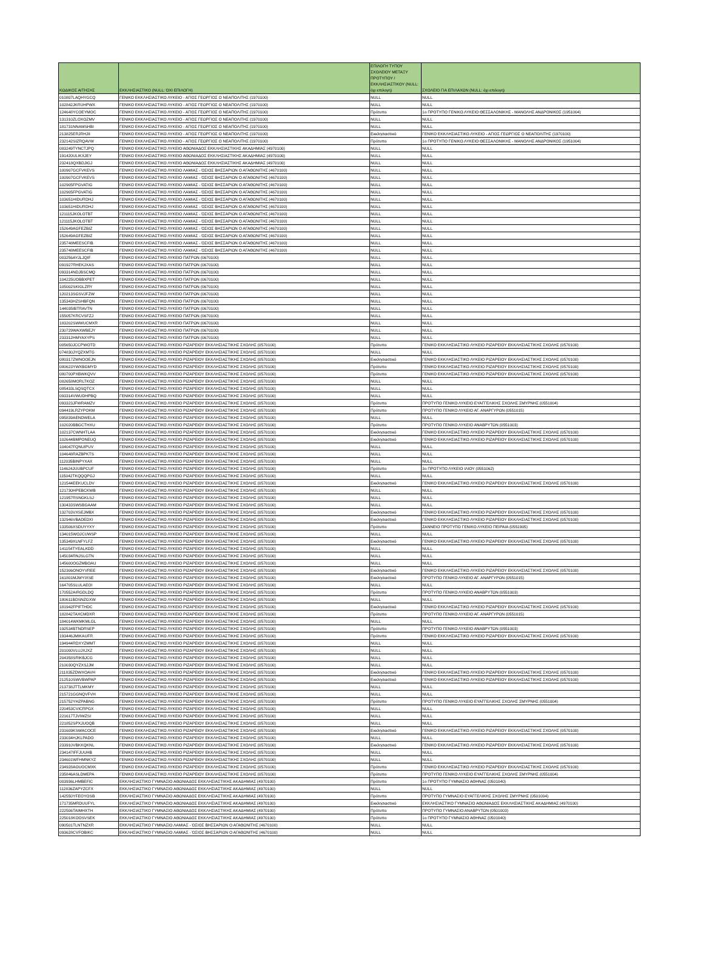| ΚΩΔΙΚΟΣ ΑΙΤΗΣΗΣ | ΕΚΚΛΗΣΙΑΣΤΙΚΟ (NULL: ΌΧΙ ΕΠΙΛΟΓΗ) | ΕΠΙΛΟΓΗ ΤΥΠΟΥ ΣΧΟΛΕΙΟΥ ΜΕΤΑΞΥ ΠΡΟΤΥΠΟΥ / ΕΚΚΛΗΣΙΑΣΤΙΚΟΥ (NULL: όχι επιλογη) | ΣΧΟΛΕΙΟ ΓΙΑ ΕΠΙΛΑΧΩΝ (NULL: όχι επιλογη) |
| --- | --- | --- | --- |
| 010807LAQHYGCQ | ΓΕΝΙΚΟ ΕΚΚΛΗΣΙΑΣΤΙΚΟ ΛΥΚΕΙΟ - ΑΓΙΟΣ ΓΕΩΡΓΙΟΣ Ο ΝΕΑΠΟΛΙΤΗΣ (1970100) | NULL | NULL |
| 102842JKRUHPWX | ΓΕΝΙΚΟ ΕΚΚΛΗΣΙΑΣΤΙΚΟ ΛΥΚΕΙΟ - ΑΓΙΟΣ ΓΕΩΡΓΙΟΣ Ο ΝΕΑΠΟΛΙΤΗΣ (1970100) | NULL | NULL |
| 124648YCOEYMOC | ΓΕΝΙΚΟ ΕΚΚΛΗΣΙΑΣΤΙΚΟ ΛΥΚΕΙΟ - ΑΓΙΟΣ ΓΕΩΡΓΙΟΣ Ο ΝΕΑΠΟΛΙΤΗΣ (1970100) | Πρότυπο | 1ο ΠΡΟΤΥΠΟ ΓΕΝΙΚΟ ΛΥΚΕΙΟ ΘΕΣΣΑΛΟΝΙΚΗΣ - ΜΑΝΟΛΗΣ ΑΝΔΡΟΝΙΚΟΣ (1951004) |
| 131310ZLOXOZMV | ΓΕΝΙΚΟ ΕΚΚΛΗΣΙΑΣΤΙΚΟ ΛΥΚΕΙΟ - ΑΓΙΟΣ ΓΕΩΡΓΙΟΣ Ο ΝΕΑΠΟΛΙΤΗΣ (1970100) | NULL | NULL |
| 181731NNAMSHBI | ΓΕΝΙΚΟ ΕΚΚΛΗΣΙΑΣΤΙΚΟ ΛΥΚΕΙΟ - ΑΓΙΟΣ ΓΕΩΡΓΙΟΣ Ο ΝΕΑΠΟΛΙΤΗΣ (1970100) | NULL | NULL |
| 213825ERJRHJII | ΓΕΝΙΚΟ ΕΚΚΛΗΣΙΑΣΤΙΚΟ ΛΥΚΕΙΟ - ΑΓΙΟΣ ΓΕΩΡΓΙΟΣ Ο ΝΕΑΠΟΛΙΤΗΣ (1970100) | Εκκλησιαστικό | ΓΕΝΙΚΟ ΕΚΚΛΗΣΙΑΣΤΙΚΟ ΛΥΚΕΙΟ - ΑΓΙΟΣ ΓΕΩΡΓΙΟΣ Ο ΝΕΑΠΟΛΙΤΗΣ (1970100) |
| 232142SIZRQAVW | ΓΕΝΙΚΟ ΕΚΚΛΗΣΙΑΣΤΙΚΟ ΛΥΚΕΙΟ - ΑΓΙΟΣ ΓΕΩΡΓΙΟΣ Ο ΝΕΑΠΟΛΙΤΗΣ (1970100) | Πρότυπο | 1ο ΠΡΟΤΥΠΟ ΓΕΝΙΚΟ ΛΥΚΕΙΟ ΘΕΣΣΑΛΟΝΙΚΗΣ - ΜΑΝΟΛΗΣ ΑΝΔΡΟΝΙΚΟΣ (1951004) |
| 083249TYNCTJPQ | ΓΕΝΙΚΟ ΕΚΚΛΗΣΙΑΣΤΙΚΟ ΛΥΚΕΙΟ ΑΘΩΝΙΑΔΟΣ ΕΚΚΛΗΣΙΑΣΤΙΚΗΣ ΑΚΑΔΗΜΙΑΣ (4970100) | NULL | NULL |
| 191420ULIKXJEY | ΓΕΝΙΚΟ ΕΚΚΛΗΣΙΑΣΤΙΚΟ ΛΥΚΕΙΟ ΑΘΩΝΙΑΔΟΣ ΕΚΚΛΗΣΙΑΣΤΙΚΗΣ ΑΚΑΔΗΜΙΑΣ (4970100) | NULL | NULL |
| 232418QXBDJIGJ | ΓΕΝΙΚΟ ΕΚΚΛΗΣΙΑΣΤΙΚΟ ΛΥΚΕΙΟ ΑΘΩΝΙΑΔΟΣ ΕΚΚΛΗΣΙΑΣΤΙΚΗΣ ΑΚΑΔΗΜΙΑΣ (4970100) | NULL | NULL |
| 100907GCFVKEVS | ΓΕΝΙΚΟ ΕΚΚΛΗΣΙΑΣΤΙΚΟ ΛΥΚΕΙΟ ΛΑΜΙΑΣ - ΌΣΙΟΣ ΒΗΣΣΑΡΙΩΝ Ο ΑΓΑΘΩΝΙΤΗΣ (4670100) | NULL | NULL |
| 100907GCFVKEVS | ΓΕΝΙΚΟ ΕΚΚΛΗΣΙΑΣΤΙΚΟ ΛΥΚΕΙΟ ΛΑΜΙΑΣ - ΌΣΙΟΣ ΒΗΣΣΑΡΙΩΝ Ο ΑΓΑΘΩΝΙΤΗΣ (4670100) | NULL | NULL |
| 102905FPGVATIG | ΓΕΝΙΚΟ ΕΚΚΛΗΣΙΑΣΤΙΚΟ ΛΥΚΕΙΟ ΛΑΜΙΑΣ - ΌΣΙΟΣ ΒΗΣΣΑΡΙΩΝ Ο ΑΓΑΘΩΝΙΤΗΣ (4670100) | NULL | NULL |
| 102905FPGVATIG | ΓΕΝΙΚΟ ΕΚΚΛΗΣΙΑΣΤΙΚΟ ΛΥΚΕΙΟ ΛΑΜΙΑΣ - ΌΣΙΟΣ ΒΗΣΣΑΡΙΩΝ Ο ΑΓΑΘΩΝΙΤΗΣ (4670100) | NULL | NULL |
| 103651HIDURDHJ | ΓΕΝΙΚΟ ΕΚΚΛΗΣΙΑΣΤΙΚΟ ΛΥΚΕΙΟ ΛΑΜΙΑΣ - ΌΣΙΟΣ ΒΗΣΣΑΡΙΩΝ Ο ΑΓΑΘΩΝΙΤΗΣ (4670100) | NULL | NULL |
| 103651HIDURDHJ | ΓΕΝΙΚΟ ΕΚΚΛΗΣΙΑΣΤΙΚΟ ΛΥΚΕΙΟ ΛΑΜΙΑΣ - ΌΣΙΟΣ ΒΗΣΣΑΡΙΩΝ Ο ΑΓΑΘΩΝΙΤΗΣ (4670100) | NULL | NULL |
| 121115JKOLOTBT | ΓΕΝΙΚΟ ΕΚΚΛΗΣΙΑΣΤΙΚΟ ΛΥΚΕΙΟ ΛΑΜΙΑΣ - ΌΣΙΟΣ ΒΗΣΣΑΡΙΩΝ Ο ΑΓΑΘΩΝΙΤΗΣ (4670100) | NULL | NULL |
| 121115JKOLOTBT | ΓΕΝΙΚΟ ΕΚΚΛΗΣΙΑΣΤΙΚΟ ΛΥΚΕΙΟ ΛΑΜΙΑΣ - ΌΣΙΟΣ ΒΗΣΣΑΡΙΩΝ Ο ΑΓΑΘΩΝΙΤΗΣ (4670100) | NULL | NULL |
| 152649AGFEZBIZ | ΓΕΝΙΚΟ ΕΚΚΛΗΣΙΑΣΤΙΚΟ ΛΥΚΕΙΟ ΛΑΜΙΑΣ - ΌΣΙΟΣ ΒΗΣΣΑΡΙΩΝ Ο ΑΓΑΘΩΝΙΤΗΣ (4670100) | NULL | NULL |
| 152649AGFEZBIZ | ΓΕΝΙΚΟ ΕΚΚΛΗΣΙΑΣΤΙΚΟ ΛΥΚΕΙΟ ΛΑΜΙΑΣ - ΌΣΙΟΣ ΒΗΣΣΑΡΙΩΝ Ο ΑΓΑΘΩΝΙΤΗΣ (4670100) | NULL | NULL |
| 235748MEESCFIB | ΓΕΝΙΚΟ ΕΚΚΛΗΣΙΑΣΤΙΚΟ ΛΥΚΕΙΟ ΛΑΜΙΑΣ - ΌΣΙΟΣ ΒΗΣΣΑΡΙΩΝ Ο ΑΓΑΘΩΝΙΤΗΣ (4670100) | NULL | NULL |
| 235748MEESCFIB | ΓΕΝΙΚΟ ΕΚΚΛΗΣΙΑΣΤΙΚΟ ΛΥΚΕΙΟ ΛΑΜΙΑΣ - ΌΣΙΟΣ ΒΗΣΣΑΡΙΩΝ Ο ΑΓΑΘΩΝΙΤΗΣ (4670100) | NULL | NULL |
| 003256AYJLJQIF | ΓΕΝΙΚΟ ΕΚΚΛΗΣΙΑΣΤΙΚΟ ΛΥΚΕΙΟ ΠΑΤΡΩΝ (0670100) | NULL | NULL |
| 091927RHEKJXAS | ΓΕΝΙΚΟ ΕΚΚΛΗΣΙΑΣΤΙΚΟ ΛΥΚΕΙΟ ΠΑΤΡΩΝ (0670100) | NULL | NULL |
| 093314NDJBSCMQ | ΓΕΝΙΚΟ ΕΚΚΛΗΣΙΑΣΤΙΚΟ ΛΥΚΕΙΟ ΠΑΤΡΩΝ (0670100) | NULL | NULL |
| 104225UOBBXPET | ΓΕΝΙΚΟ ΕΚΚΛΗΣΙΑΣΤΙΚΟ ΛΥΚΕΙΟ ΠΑΤΡΩΝ (0670100) | NULL | NULL |
| 105002SKIGLZRY | ΓΕΝΙΚΟ ΕΚΚΛΗΣΙΑΣΤΙΚΟ ΛΥΚΕΙΟ ΠΑΤΡΩΝ (0670100) | NULL | NULL |
| 120213SGSVJFZW | ΓΕΝΙΚΟ ΕΚΚΛΗΣΙΑΣΤΙΚΟ ΛΥΚΕΙΟ ΠΑΤΡΩΝ (0670100) | NULL | NULL |
| 135343HZSHBFQN | ΓΕΝΙΚΟ ΕΚΚΛΗΣΙΑΣΤΙΚΟ ΛΥΚΕΙΟ ΠΑΤΡΩΝ (0670100) | NULL | NULL |
| 144035IBTRAVTN | ΓΕΝΙΚΟ ΕΚΚΛΗΣΙΑΣΤΙΚΟ ΛΥΚΕΙΟ ΠΑΤΡΩΝ (0670100) | NULL | NULL |
| 155057KRCVSFZJ | ΓΕΝΙΚΟ ΕΚΚΛΗΣΙΑΣΤΙΚΟ ΛΥΚΕΙΟ ΠΑΤΡΩΝ (0670100) | NULL | NULL |
| 183202SWWUCMXR | ΓΕΝΙΚΟ ΕΚΚΛΗΣΙΑΣΤΙΚΟ ΛΥΚΕΙΟ ΠΑΤΡΩΝ (0670100) | NULL | NULL |
| 230729WAXWBEJY | ΓΕΝΙΚΟ ΕΚΚΛΗΣΙΑΣΤΙΚΟ ΛΥΚΕΙΟ ΠΑΤΡΩΝ (0670100) | NULL | NULL |
| 233312HMYAXYPS | ΓΕΝΙΚΟ ΕΚΚΛΗΣΙΑΣΤΙΚΟ ΛΥΚΕΙΟ ΠΑΤΡΩΝ (0670100) | NULL | NULL |
| 005650JCCPWOTD | ΓΕΝΙΚΟ ΕΚΚΛΗΣΙΑΣΤΙΚΟ ΛΥΚΕΙΟ ΡΙΖΑΡΕΙΟΥ ΕΚΚΛΗΣΙΑΣΤΙΚΗΣ ΣΧΟΛΗΣ (0570100) | Πρότυπο | ΓΕΝΙΚΟ ΕΚΚΛΗΣΙΑΣΤΙΚΟ ΛΥΚΕΙΟ ΡΙΖΑΡΕΙΟΥ ΕΚΚΛΗΣΙΑΣΤΙΚΗΣ ΣΧΟΛΗΣ (0570100) |
| 074830JYQZXMTG | ΓΕΝΙΚΟ ΕΚΚΛΗΣΙΑΣΤΙΚΟ ΛΥΚΕΙΟ ΡΙΖΑΡΕΙΟΥ ΕΚΚΛΗΣΙΑΣΤΙΚΗΣ ΣΧΟΛΗΣ (0570100) | NULL | NULL |
| 080317ZWNOOEJN | ΓΕΝΙΚΟ ΕΚΚΛΗΣΙΑΣΤΙΚΟ ΛΥΚΕΙΟ ΡΙΖΑΡΕΙΟΥ ΕΚΚΛΗΣΙΑΣΤΙΚΗΣ ΣΧΟΛΗΣ (0570100) | Εκκλησιαστικό | ΓΕΝΙΚΟ ΕΚΚΛΗΣΙΑΣΤΙΚΟ ΛΥΚΕΙΟ ΡΙΖΑΡΕΙΟΥ ΕΚΚΛΗΣΙΑΣΤΙΚΗΣ ΣΧΟΛΗΣ (0570100) |
| 080623YWXBGMYD | ΓΕΝΙΚΟ ΕΚΚΛΗΣΙΑΣΤΙΚΟ ΛΥΚΕΙΟ ΡΙΖΑΡΕΙΟΥ ΕΚΚΛΗΣΙΑΣΤΙΚΗΣ ΣΧΟΛΗΣ (0570100) | Πρότυπο | ΓΕΝΙΚΟ ΕΚΚΛΗΣΙΑΣΤΙΚΟ ΛΥΚΕΙΟ ΡΙΖΑΡΕΙΟΥ ΕΚΚΛΗΣΙΑΣΤΙΚΗΣ ΣΧΟΛΗΣ (0570100) |
| 080700PXBWKQVV | ΓΕΝΙΚΟ ΕΚΚΛΗΣΙΑΣΤΙΚΟ ΛΥΚΕΙΟ ΡΙΖΑΡΕΙΟΥ ΕΚΚΛΗΣΙΑΣΤΙΚΗΣ ΣΧΟΛΗΣ (0570100) | Πρότυπο | ΓΕΝΙΚΟ ΕΚΚΛΗΣΙΑΣΤΙΚΟ ΛΥΚΕΙΟ ΡΙΖΑΡΕΙΟΥ ΕΚΚΛΗΣΙΑΣΤΙΚΗΣ ΣΧΟΛΗΣ (0570100) |
| 082658MORLTKOZ | ΓΕΝΙΚΟ ΕΚΚΛΗΣΙΑΣΤΙΚΟ ΛΥΚΕΙΟ ΡΙΖΑΡΕΙΟΥ ΕΚΚΛΗΣΙΑΣΤΙΚΗΣ ΣΧΟΛΗΣ (0570100) | NULL | NULL |
| 085433LSQSQTCX | ΓΕΝΙΚΟ ΕΚΚΛΗΣΙΑΣΤΙΚΟ ΛΥΚΕΙΟ ΡΙΖΑΡΕΙΟΥ ΕΚΚΛΗΣΙΑΣΤΙΚΗΣ ΣΧΟΛΗΣ (0570100) | NULL | NULL |
| 093314VWUDHPBQ | ΓΕΝΙΚΟ ΕΚΚΛΗΣΙΑΣΤΙΚΟ ΛΥΚΕΙΟ ΡΙΖΑΡΕΙΟΥ ΕΚΚΛΗΣΙΑΣΤΙΚΗΣ ΣΧΟΛΗΣ (0570100) | NULL | NULL |
| 093323JFWRAMZV | ΓΕΝΙΚΟ ΕΚΚΛΗΣΙΑΣΤΙΚΟ ΛΥΚΕΙΟ ΡΙΖΑΡΕΙΟΥ ΕΚΚΛΗΣΙΑΣΤΙΚΗΣ ΣΧΟΛΗΣ (0570100) | Πρότυπο | ΠΡΟΤΥΠΟ ΓΕΝΙΚΟ ΛΥΚΕΙΟ ΕΥΑΓΓΕΛΙΚΗΣ ΣΧΟΛΗΣ ΣΜΥΡΝΗΣ (0551004) |
| 094419LRZYPOKM | ΓΕΝΙΚΟ ΕΚΚΛΗΣΙΑΣΤΙΚΟ ΛΥΚΕΙΟ ΡΙΖΑΡΕΙΟΥ ΕΚΚΛΗΣΙΑΣΤΙΚΗΣ ΣΧΟΛΗΣ (0570100) | Πρότυπο | ΠΡΟΤΥΠΟ ΓΕΝΙΚΟ ΛΥΚΕΙΟ ΑΓ. ΑΝΑΡΓΥΡΩΝ (0551015) |
| 095839AENDWELA | ΓΕΝΙΚΟ ΕΚΚΛΗΣΙΑΣΤΙΚΟ ΛΥΚΕΙΟ ΡΙΖΑΡΕΙΟΥ ΕΚΚΛΗΣΙΑΣΤΙΚΗΣ ΣΧΟΛΗΣ (0570100) | NULL | NULL |
| 102020BBGCTHXU | ΓΕΝΙΚΟ ΕΚΚΛΗΣΙΑΣΤΙΚΟ ΛΥΚΕΙΟ ΡΙΖΑΡΕΙΟΥ ΕΚΚΛΗΣΙΑΣΤΙΚΗΣ ΣΧΟΛΗΣ (0570100) | Πρότυπο | ΠΡΟΤΥΠΟ ΓΕΝΙΚΟ ΛΥΚΕΙΟ ΑΝΑΒΡΥΤΩΝ (0551003) |
| 102137CWNHTLAA | ΓΕΝΙΚΟ ΕΚΚΛΗΣΙΑΣΤΙΚΟ ΛΥΚΕΙΟ ΡΙΖΑΡΕΙΟΥ ΕΚΚΛΗΣΙΑΣΤΙΚΗΣ ΣΧΟΛΗΣ (0570100) | Εκκλησιαστικό | ΓΕΝΙΚΟ ΕΚΚΛΗΣΙΑΣΤΙΚΟ ΛΥΚΕΙΟ ΡΙΖΑΡΕΙΟΥ ΕΚΚΛΗΣΙΑΣΤΙΚΗΣ ΣΧΟΛΗΣ (0570100) |
| 102644BMPONEUQ | ΓΕΝΙΚΟ ΕΚΚΛΗΣΙΑΣΤΙΚΟ ΛΥΚΕΙΟ ΡΙΖΑΡΕΙΟΥ ΕΚΚΛΗΣΙΑΣΤΙΚΗΣ ΣΧΟΛΗΣ (0570100) | Εκκλησιαστικό | ΓΕΝΙΚΟ ΕΚΚΛΗΣΙΑΣΤΙΚΟ ΛΥΚΕΙΟ ΡΙΖΑΡΕΙΟΥ ΕΚΚΛΗΣΙΑΣΤΙΚΗΣ ΣΧΟΛΗΣ (0570100) |
| 104047FQNUIPUV | ΓΕΝΙΚΟ ΕΚΚΛΗΣΙΑΣΤΙΚΟ ΛΥΚΕΙΟ ΡΙΖΑΡΕΙΟΥ ΕΚΚΛΗΣΙΑΣΤΙΚΗΣ ΣΧΟΛΗΣ (0570100) | NULL | NULL |
| 104648RAZBPKTS | ΓΕΝΙΚΟ ΕΚΚΛΗΣΙΑΣΤΙΚΟ ΛΥΚΕΙΟ ΡΙΖΑΡΕΙΟΥ ΕΚΚΛΗΣΙΑΣΤΙΚΗΣ ΣΧΟΛΗΣ (0570100) | NULL | NULL |
| 112035BINPYXAX | ΓΕΝΙΚΟ ΕΚΚΛΗΣΙΑΣΤΙΚΟ ΛΥΚΕΙΟ ΡΙΖΑΡΕΙΟΥ ΕΚΚΛΗΣΙΑΣΤΙΚΗΣ ΣΧΟΛΗΣ (0570100) | NULL | NULL |
| 114624JUUBPCUF | ΓΕΝΙΚΟ ΕΚΚΛΗΣΙΑΣΤΙΚΟ ΛΥΚΕΙΟ ΡΙΖΑΡΕΙΟΥ ΕΚΚΛΗΣΙΑΣΤΙΚΗΣ ΣΧΟΛΗΣ (0570100) | Πρότυπο | 3ο ΠΡΟΤΥΠΟ ΛΥΚΕΙΟ ΙΛΙΟΥ (0551062) |
| 115042TKQQQPGJ | ΓΕΝΙΚΟ ΕΚΚΛΗΣΙΑΣΤΙΚΟ ΛΥΚΕΙΟ ΡΙΖΑΡΕΙΟΥ ΕΚΚΛΗΣΙΑΣΤΙΚΗΣ ΣΧΟΛΗΣ (0570100) | NULL | NULL |
| 121544EEKUCLDV | ΓΕΝΙΚΟ ΕΚΚΛΗΣΙΑΣΤΙΚΟ ΛΥΚΕΙΟ ΡΙΖΑΡΕΙΟΥ ΕΚΚΛΗΣΙΑΣΤΙΚΗΣ ΣΧΟΛΗΣ (0570100) | Εκκλησιαστικό | ΓΕΝΙΚΟ ΕΚΚΛΗΣΙΑΣΤΙΚΟ ΛΥΚΕΙΟ ΡΙΖΑΡΕΙΟΥ ΕΚΚΛΗΣΙΑΣΤΙΚΗΣ ΣΧΟΛΗΣ (0570100) |
| 121730HPEBCKWB | ΓΕΝΙΚΟ ΕΚΚΛΗΣΙΑΣΤΙΚΟ ΛΥΚΕΙΟ ΡΙΖΑΡΕΙΟΥ ΕΚΚΛΗΣΙΑΣΤΙΚΗΣ ΣΧΟΛΗΣ (0570100) | NULL | NULL |
| 121957RSNGKLSJ | ΓΕΝΙΚΟ ΕΚΚΛΗΣΙΑΣΤΙΚΟ ΛΥΚΕΙΟ ΡΙΖΑΡΕΙΟΥ ΕΚΚΛΗΣΙΑΣΤΙΚΗΣ ΣΧΟΛΗΣ (0570100) | NULL | NULL |
| 130433SWSBGAAM | ΓΕΝΙΚΟ ΕΚΚΛΗΣΙΑΣΤΙΚΟ ΛΥΚΕΙΟ ΡΙΖΑΡΕΙΟΥ ΕΚΚΛΗΣΙΑΣΤΙΚΗΣ ΣΧΟΛΗΣ (0570100) | NULL | NULL |
| 132703VXSEJMBX | ΓΕΝΙΚΟ ΕΚΚΛΗΣΙΑΣΤΙΚΟ ΛΥΚΕΙΟ ΡΙΖΑΡΕΙΟΥ ΕΚΚΛΗΣΙΑΣΤΙΚΗΣ ΣΧΟΛΗΣ (0570100) | Εκκλησιαστικό | ΓΕΝΙΚΟ ΕΚΚΛΗΣΙΑΣΤΙΚΟ ΛΥΚΕΙΟ ΡΙΖΑΡΕΙΟΥ ΕΚΚΛΗΣΙΑΣΤΙΚΗΣ ΣΧΟΛΗΣ (0570100) |
| 132946VBADEDXI | ΓΕΝΙΚΟ ΕΚΚΛΗΣΙΑΣΤΙΚΟ ΛΥΚΕΙΟ ΡΙΖΑΡΕΙΟΥ ΕΚΚΛΗΣΙΑΣΤΙΚΗΣ ΣΧΟΛΗΣ (0570100) | Εκκλησιαστικό | ΓΕΝΙΚΟ ΕΚΚΛΗΣΙΑΣΤΙΚΟ ΛΥΚΕΙΟ ΡΙΖΑΡΕΙΟΥ ΕΚΚΛΗΣΙΑΣΤΙΚΗΣ ΣΧΟΛΗΣ (0570100) |
| 133506XSDUYYXY | ΓΕΝΙΚΟ ΕΚΚΛΗΣΙΑΣΤΙΚΟ ΛΥΚΕΙΟ ΡΙΖΑΡΕΙΟΥ ΕΚΚΛΗΣΙΑΣΤΙΚΗΣ ΣΧΟΛΗΣ (0570100) | Πρότυπο | ΖΑΝΝΕΙΟ ΠΡΟΤΥΠΟ ΓΕΝΙΚΟ ΛΥΚΕΙΟ ΠΕΙΡΑΙΑ (0551905) |
| 134015WOJCUWSP | ΓΕΝΙΚΟ ΕΚΚΛΗΣΙΑΣΤΙΚΟ ΛΥΚΕΙΟ ΡΙΖΑΡΕΙΟΥ ΕΚΚΛΗΣΙΑΣΤΙΚΗΣ ΣΧΟΛΗΣ (0570100) | NULL | NULL |
| 135349XLNFYLFZ | ΓΕΝΙΚΟ ΕΚΚΛΗΣΙΑΣΤΙΚΟ ΛΥΚΕΙΟ ΡΙΖΑΡΕΙΟΥ ΕΚΚΛΗΣΙΑΣΤΙΚΗΣ ΣΧΟΛΗΣ (0570100) | Εκκλησιαστικό | ΓΕΝΙΚΟ ΕΚΚΛΗΣΙΑΣΤΙΚΟ ΛΥΚΕΙΟ ΡΙΖΑΡΕΙΟΥ ΕΚΚΛΗΣΙΑΣΤΙΚΗΣ ΣΧΟΛΗΣ (0570100) |
| 141154TYEALKDD | ΓΕΝΙΚΟ ΕΚΚΛΗΣΙΑΣΤΙΚΟ ΛΥΚΕΙΟ ΡΙΖΑΡΕΙΟΥ ΕΚΚΛΗΣΙΑΣΤΙΚΗΣ ΣΧΟΛΗΣ (0570100) | NULL | NULL |
| 145034RNJSLGTN | ΓΕΝΙΚΟ ΕΚΚΛΗΣΙΑΣΤΙΚΟ ΛΥΚΕΙΟ ΡΙΖΑΡΕΙΟΥ ΕΚΚΛΗΣΙΑΣΤΙΚΗΣ ΣΧΟΛΗΣ (0570100) | NULL | NULL |
| 145600OGZMBOAU | ΓΕΝΙΚΟ ΕΚΚΛΗΣΙΑΣΤΙΚΟ ΛΥΚΕΙΟ ΡΙΖΑΡΕΙΟΥ ΕΚΚΛΗΣΙΑΣΤΙΚΗΣ ΣΧΟΛΗΣ (0570100) | NULL | NULL |
| 152306ONOYVREE | ΓΕΝΙΚΟ ΕΚΚΛΗΣΙΑΣΤΙΚΟ ΛΥΚΕΙΟ ΡΙΖΑΡΕΙΟΥ ΕΚΚΛΗΣΙΑΣΤΙΚΗΣ ΣΧΟΛΗΣ (0570100) | Εκκλησιαστικό | ΓΕΝΙΚΟ ΕΚΚΛΗΣΙΑΣΤΙΚΟ ΛΥΚΕΙΟ ΡΙΖΑΡΕΙΟΥ ΕΚΚΛΗΣΙΑΣΤΙΚΗΣ ΣΧΟΛΗΣ (0570100) |
| 161801MJWYIXSE | ΓΕΝΙΚΟ ΕΚΚΛΗΣΙΑΣΤΙΚΟ ΛΥΚΕΙΟ ΡΙΖΑΡΕΙΟΥ ΕΚΚΛΗΣΙΑΣΤΙΚΗΣ ΣΧΟΛΗΣ (0570100) | Εκκλησιαστικό | ΠΡΟΤΥΠΟ ΓΕΝΙΚΟ ΛΥΚΕΙΟ ΑΓ. ΑΝΑΡΓΥΡΩΝ (0551015) |
| 164705SLULAEOI | ΓΕΝΙΚΟ ΕΚΚΛΗΣΙΑΣΤΙΚΟ ΛΥΚΕΙΟ ΡΙΖΑΡΕΙΟΥ ΕΚΚΛΗΣΙΑΣΤΙΚΗΣ ΣΧΟΛΗΣ (0570100) | NULL | NULL |
| 170552AIRGDLDQ | ΓΕΝΙΚΟ ΕΚΚΛΗΣΙΑΣΤΙΚΟ ΛΥΚΕΙΟ ΡΙΖΑΡΕΙΟΥ ΕΚΚΛΗΣΙΑΣΤΙΚΗΣ ΣΧΟΛΗΣ (0570100) | Πρότυπο | ΠΡΟΤΥΠΟ ΓΕΝΙΚΟ ΛΥΚΕΙΟ ΑΝΑΒΡΥΤΩΝ (0551003) |
| 180611BDSNZGXW | ΓΕΝΙΚΟ ΕΚΚΛΗΣΙΑΣΤΙΚΟ ΛΥΚΕΙΟ ΡΙΖΑΡΕΙΟΥ ΕΚΚΛΗΣΙΑΣΤΙΚΗΣ ΣΧΟΛΗΣ (0570100) | NULL | NULL |
| 181942FPIFTHDC | ΓΕΝΙΚΟ ΕΚΚΛΗΣΙΑΣΤΙΚΟ ΛΥΚΕΙΟ ΡΙΖΑΡΕΙΟΥ ΕΚΚΛΗΣΙΑΣΤΙΚΗΣ ΣΧΟΛΗΣ (0570100) | Εκκλησιαστικό | ΓΕΝΙΚΟ ΕΚΚΛΗΣΙΑΣΤΙΚΟ ΛΥΚΕΙΟ ΡΙΖΑΡΕΙΟΥ ΕΚΚΛΗΣΙΑΣΤΙΚΗΣ ΣΧΟΛΗΣ (0570100) |
| 182842TAXCMDXR | ΓΕΝΙΚΟ ΕΚΚΛΗΣΙΑΣΤΙΚΟ ΛΥΚΕΙΟ ΡΙΖΑΡΕΙΟΥ ΕΚΚΛΗΣΙΑΣΤΙΚΗΣ ΣΧΟΛΗΣ (0570100) | Πρότυπο | ΠΡΟΤΥΠΟ ΓΕΝΙΚΟ ΛΥΚΕΙΟ ΑΓ. ΑΝΑΡΓΥΡΩΝ (0551015) |
| 184014WKMKMLGL | ΓΕΝΙΚΟ ΕΚΚΛΗΣΙΑΣΤΙΚΟ ΛΥΚΕΙΟ ΡΙΖΑΡΕΙΟΥ ΕΚΚΛΗΣΙΑΣΤΙΚΗΣ ΣΧΟΛΗΣ (0570100) | NULL | NULL |
| 192534BTNDRSEP | ΓΕΝΙΚΟ ΕΚΚΛΗΣΙΑΣΤΙΚΟ ΛΥΚΕΙΟ ΡΙΖΑΡΕΙΟΥ ΕΚΚΛΗΣΙΑΣΤΙΚΗΣ ΣΧΟΛΗΣ (0570100) | Πρότυπο | ΠΡΟΤΥΠΟ ΓΕΝΙΚΟ ΛΥΚΕΙΟ ΑΝΑΒΡΥΤΩΝ (0551003) |
| 193446JMIKAUFR | ΓΕΝΙΚΟ ΕΚΚΛΗΣΙΑΣΤΙΚΟ ΛΥΚΕΙΟ ΡΙΖΑΡΕΙΟΥ ΕΚΚΛΗΣΙΑΣΤΙΚΗΣ ΣΧΟΛΗΣ (0570100) | Πρότυπο | ΓΕΝΙΚΟ ΕΚΚΛΗΣΙΑΣΤΙΚΟ ΛΥΚΕΙΟ ΡΙΖΑΡΕΙΟΥ ΕΚΚΛΗΣΙΑΣΤΙΚΗΣ ΣΧΟΛΗΣ (0570100) |
| 194944RDXYZMMT | ΓΕΝΙΚΟ ΕΚΚΛΗΣΙΑΣΤΙΚΟ ΛΥΚΕΙΟ ΡΙΖΑΡΕΙΟΥ ΕΚΚΛΗΣΙΑΣΤΙΚΗΣ ΣΧΟΛΗΣ (0570100) | NULL | NULL |
| 201000VLUJXJXZ | ΓΕΝΙΚΟ ΕΚΚΛΗΣΙΑΣΤΙΚΟ ΛΥΚΕΙΟ ΡΙΖΑΡΕΙΟΥ ΕΚΚΛΗΣΙΑΣΤΙΚΗΣ ΣΧΟΛΗΣ (0570100) | NULL | NULL |
| 204358SRIKBJCG | ΓΕΝΙΚΟ ΕΚΚΛΗΣΙΑΣΤΙΚΟ ΛΥΚΕΙΟ ΡΙΖΑΡΕΙΟΥ ΕΚΚΛΗΣΙΑΣΤΙΚΗΣ ΣΧΟΛΗΣ (0570100) | NULL | NULL |
| 210030QYZXSJJM | ΓΕΝΙΚΟ ΕΚΚΛΗΣΙΑΣΤΙΚΟ ΛΥΚΕΙΟ ΡΙΖΑΡΕΙΟΥ ΕΚΚΛΗΣΙΑΣΤΙΚΗΣ ΣΧΟΛΗΣ (0570100) | NULL | NULL |
| 211835ZDWXOAVH | ΓΕΝΙΚΟ ΕΚΚΛΗΣΙΑΣΤΙΚΟ ΛΥΚΕΙΟ ΡΙΖΑΡΕΙΟΥ ΕΚΚΛΗΣΙΑΣΤΙΚΗΣ ΣΧΟΛΗΣ (0570100) | Εκκλησιαστικό | ΓΕΝΙΚΟ ΕΚΚΛΗΣΙΑΣΤΙΚΟ ΛΥΚΕΙΟ ΡΙΖΑΡΕΙΟΥ ΕΚΚΛΗΣΙΑΣΤΙΚΗΣ ΣΧΟΛΗΣ (0570100) |
| 212510SWVBWPAP | ΓΕΝΙΚΟ ΕΚΚΛΗΣΙΑΣΤΙΚΟ ΛΥΚΕΙΟ ΡΙΖΑΡΕΙΟΥ ΕΚΚΛΗΣΙΑΣΤΙΚΗΣ ΣΧΟΛΗΣ (0570100) | Εκκλησιαστικό | ΓΕΝΙΚΟ ΕΚΚΛΗΣΙΑΣΤΙΚΟ ΛΥΚΕΙΟ ΡΙΖΑΡΕΙΟΥ ΕΚΚΛΗΣΙΑΣΤΙΚΗΣ ΣΧΟΛΗΣ (0570100) |
| 213738JTTLMKMY | ΓΕΝΙΚΟ ΕΚΚΛΗΣΙΑΣΤΙΚΟ ΛΥΚΕΙΟ ΡΙΖΑΡΕΙΟΥ ΕΚΚΛΗΣΙΑΣΤΙΚΗΣ ΣΧΟΛΗΣ (0570100) | NULL | NULL |
| 215721GGNQVFVH | ΓΕΝΙΚΟ ΕΚΚΛΗΣΙΑΣΤΙΚΟ ΛΥΚΕΙΟ ΡΙΖΑΡΕΙΟΥ ΕΚΚΛΗΣΙΑΣΤΙΚΗΣ ΣΧΟΛΗΣ (0570100) | NULL | NULL |
| 215752YHZPABNG | ΓΕΝΙΚΟ ΕΚΚΛΗΣΙΑΣΤΙΚΟ ΛΥΚΕΙΟ ΡΙΖΑΡΕΙΟΥ ΕΚΚΛΗΣΙΑΣΤΙΚΗΣ ΣΧΟΛΗΣ (0570100) | Πρότυπο | ΠΡΟΤΥΠΟ ΓΕΝΙΚΟ ΛΥΚΕΙΟ ΕΥΑΓΓΕΛΙΚΗΣ ΣΧΟΛΗΣ ΣΜΥΡΝΗΣ (0551004) |
| 220453CVICRPGX | ΓΕΝΙΚΟ ΕΚΚΛΗΣΙΑΣΤΙΚΟ ΛΥΚΕΙΟ ΡΙΖΑΡΕΙΟΥ ΕΚΚΛΗΣΙΑΣΤΙΚΗΣ ΣΧΟΛΗΣ (0570100) | NULL | NULL |
| 221617TJVIWZSI | ΓΕΝΙΚΟ ΕΚΚΛΗΣΙΑΣΤΙΚΟ ΛΥΚΕΙΟ ΡΙΖΑΡΕΙΟΥ ΕΚΚΛΗΣΙΑΣΤΙΚΗΣ ΣΧΟΛΗΣ (0570100) | NULL | NULL |
| 221852SPXJUOQB | ΓΕΝΙΚΟ ΕΚΚΛΗΣΙΑΣΤΙΚΟ ΛΥΚΕΙΟ ΡΙΖΑΡΕΙΟΥ ΕΚΚΛΗΣΙΑΣΤΙΚΗΣ ΣΧΟΛΗΣ (0570100) | NULL | NULL |
| 231609KSWACOCE | ΓΕΝΙΚΟ ΕΚΚΛΗΣΙΑΣΤΙΚΟ ΛΥΚΕΙΟ ΡΙΖΑΡΕΙΟΥ ΕΚΚΛΗΣΙΑΣΤΙΚΗΣ ΣΧΟΛΗΣ (0570100) | Εκκλησιαστικό | ΓΕΝΙΚΟ ΕΚΚΛΗΣΙΑΣΤΙΚΟ ΛΥΚΕΙΟ ΡΙΖΑΡΕΙΟΥ ΕΚΚΛΗΣΙΑΣΤΙΚΗΣ ΣΧΟΛΗΣ (0570100) |
| 233034HJKLPADO | ΓΕΝΙΚΟ ΕΚΚΛΗΣΙΑΣΤΙΚΟ ΛΥΚΕΙΟ ΡΙΖΑΡΕΙΟΥ ΕΚΚΛΗΣΙΑΣΤΙΚΗΣ ΣΧΟΛΗΣ (0570100) | NULL | NULL |
| 233910VBKKQKNL | ΓΕΝΙΚΟ ΕΚΚΛΗΣΙΑΣΤΙΚΟ ΛΥΚΕΙΟ ΡΙΖΑΡΕΙΟΥ ΕΚΚΛΗΣΙΑΣΤΙΚΗΣ ΣΧΟΛΗΣ (0570100) | Εκκλησιαστικό | ΓΕΝΙΚΟ ΕΚΚΛΗΣΙΑΣΤΙΚΟ ΛΥΚΕΙΟ ΡΙΖΑΡΕΙΟΥ ΕΚΚΛΗΣΙΑΣΤΙΚΗΣ ΣΧΟΛΗΣ (0570100) |
| 234147IFFJUUHB | ΓΕΝΙΚΟ ΕΚΚΛΗΣΙΑΣΤΙΚΟ ΛΥΚΕΙΟ ΡΙΖΑΡΕΙΟΥ ΕΚΚΛΗΣΙΑΣΤΙΚΗΣ ΣΧΟΛΗΣ (0570100) | NULL | NULL |
| 234601WFHMNKYZ | ΓΕΝΙΚΟ ΕΚΚΛΗΣΙΑΣΤΙΚΟ ΛΥΚΕΙΟ ΡΙΖΑΡΕΙΟΥ ΕΚΚΛΗΣΙΑΣΤΙΚΗΣ ΣΧΟΛΗΣ (0570100) | NULL | NULL |
| 234928AOUOCMXK | ΓΕΝΙΚΟ ΕΚΚΛΗΣΙΑΣΤΙΚΟ ΛΥΚΕΙΟ ΡΙΖΑΡΕΙΟΥ ΕΚΚΛΗΣΙΑΣΤΙΚΗΣ ΣΧΟΛΗΣ (0570100) | Πρότυπο | ΓΕΝΙΚΟ ΕΚΚΛΗΣΙΑΣΤΙΚΟ ΛΥΚΕΙΟ ΡΙΖΑΡΕΙΟΥ ΕΚΚΛΗΣΙΑΣΤΙΚΗΣ ΣΧΟΛΗΣ (0570100) |
| 235846ASLDMEPA | ΓΕΝΙΚΟ ΕΚΚΛΗΣΙΑΣΤΙΚΟ ΛΥΚΕΙΟ ΡΙΖΑΡΕΙΟΥ ΕΚΚΛΗΣΙΑΣΤΙΚΗΣ ΣΧΟΛΗΣ (0570100) | Πρότυπο | ΠΡΟΤΥΠΟ ΓΕΝΙΚΟ ΛΥΚΕΙΟ ΕΥΑΓΓΕΛΙΚΗΣ ΣΧΟΛΗΣ ΣΜΥΡΝΗΣ (0551004) |
| 003936LHMBEFIC | ΕΚΚΛΗΣΙΑΣΤΙΚΟ ΓΥΜΝΑΣΙΟ ΑΘΩΝΙΑΔΟΣ ΕΚΚΛΗΣΙΑΣΤΙΚΗΣ ΑΚΑΔΗΜΙΑΣ (4970100) | Πρότυπο | 1ο ΠΡΟΤΥΠΟ ΓΥΜΝΑΣΙΟ ΑΘΗΝΑΣ (0501040) |
| 112836ZAPYZCFX | ΕΚΚΛΗΣΙΑΣΤΙΚΟ ΓΥΜΝΑΣΙΟ ΑΘΩΝΙΑΔΟΣ ΕΚΚΛΗΣΙΑΣΤΙΚΗΣ ΑΚΑΔΗΜΙΑΣ (4970100) | NULL | NULL |
| 142550YFEOYOSB | ΕΚΚΛΗΣΙΑΣΤΙΚΟ ΓΥΜΝΑΣΙΟ ΑΘΩΝΙΑΔΟΣ ΕΚΚΛΗΣΙΑΣΤΙΚΗΣ ΑΚΑΔΗΜΙΑΣ (4970100) | Πρότυπο | ΠΡΟΤΥΠΟ ΓΥΜΝΑΣΙΟ ΕΥΑΓΓΕΛΙΚΗΣ ΣΧΟΛΗΣ ΣΜΥΡΝΗΣ (0501004) |
| 171735MRDUUFYL | ΕΚΚΛΗΣΙΑΣΤΙΚΟ ΓΥΜΝΑΣΙΟ ΑΘΩΝΙΑΔΟΣ ΕΚΚΛΗΣΙΑΣΤΙΚΗΣ ΑΚΑΔΗΜΙΑΣ (4970100) | Εκκλησιαστικό | ΕΚΚΛΗΣΙΑΣΤΙΚΟ ΓΥΜΝΑΣΙΟ ΑΘΩΝΙΑΔΟΣ ΕΚΚΛΗΣΙΑΣΤΙΚΗΣ ΑΚΑΔΗΜΙΑΣ (4970100) |
| 222506TAIMHXTH | ΕΚΚΛΗΣΙΑΣΤΙΚΟ ΓΥΜΝΑΣΙΟ ΑΘΩΝΙΑΔΟΣ ΕΚΚΛΗΣΙΑΣΤΙΚΗΣ ΑΚΑΔΗΜΙΑΣ (4970100) | Πρότυπο | ΠΡΟΤΥΠΟ ΓΥΜΝΑΣΙΟ ΑΝΑΒΡΥΤΩΝ (0501003) |
| 225018KOOSVSEK | ΕΚΚΛΗΣΙΑΣΤΙΚΟ ΓΥΜΝΑΣΙΟ ΑΘΩΝΙΑΔΟΣ ΕΚΚΛΗΣΙΑΣΤΙΚΗΣ ΑΚΑΔΗΜΙΑΣ (4970100) | Πρότυπο | 1ο ΠΡΟΤΥΠΟ ΓΥΜΝΑΣΙΟ ΑΘΗΝΑΣ (0501040) |
| 090501TLNTNZXR | ΕΚΚΛΗΣΙΑΣΤΙΚΟ ΓΥΜΝΑΣΙΟ ΛΑΜΙΑΣ - ΌΣΙΟΣ ΒΗΣΣΑΡΙΩΝ Ο ΑΓΑΘΩΝΙΤΗΣ (4670100) | NULL | NULL |
| 093628CVFOBIKC | ΕΚΚΛΗΣΙΑΣΤΙΚΟ ΓΥΜΝΑΣΙΟ ΛΑΜΙΑΣ - ΌΣΙΟΣ ΒΗΣΣΑΡΙΩΝ Ο ΑΓΑΘΩΝΙΤΗΣ (4670100) | NULL | NULL |